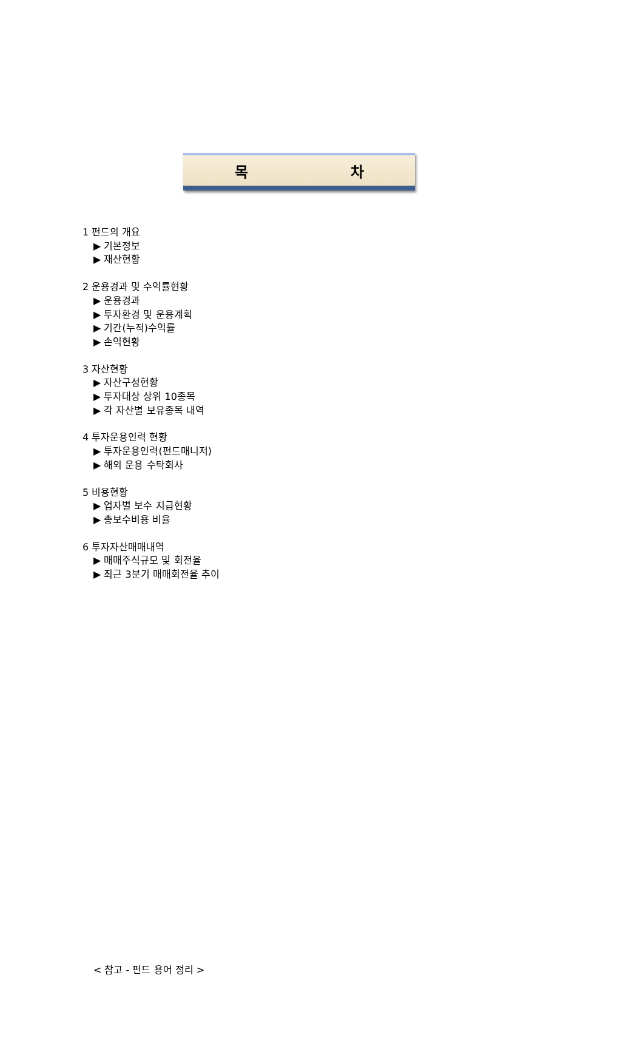목 차
1 펀드의 개요
▶ 기본정보
▶ 재산현황
2 운용경과 및 수익률현황
▶ 운용경과
▶ 투자환경 및 운용계획
▶ 기간(누적)수익률
▶ 손익현황
3 자산현황
▶ 자산구성현황
▶ 투자대상 상위 10종목
▶ 각 자산별 보유종목 내역
4 투자운용인력 현황
▶ 투자운용인력(펀드매니저)
▶ 해외 운용 수탁회사
5 비용현황
▶ 업자별 보수 지급현황
▶ 총보수비용 비율
6 투자자산매매내역
▶ 매매주식규모 및 회전율
▶ 최근 3분기 매매회전율 추이
< 참고 - 펀드 용어 정리 >